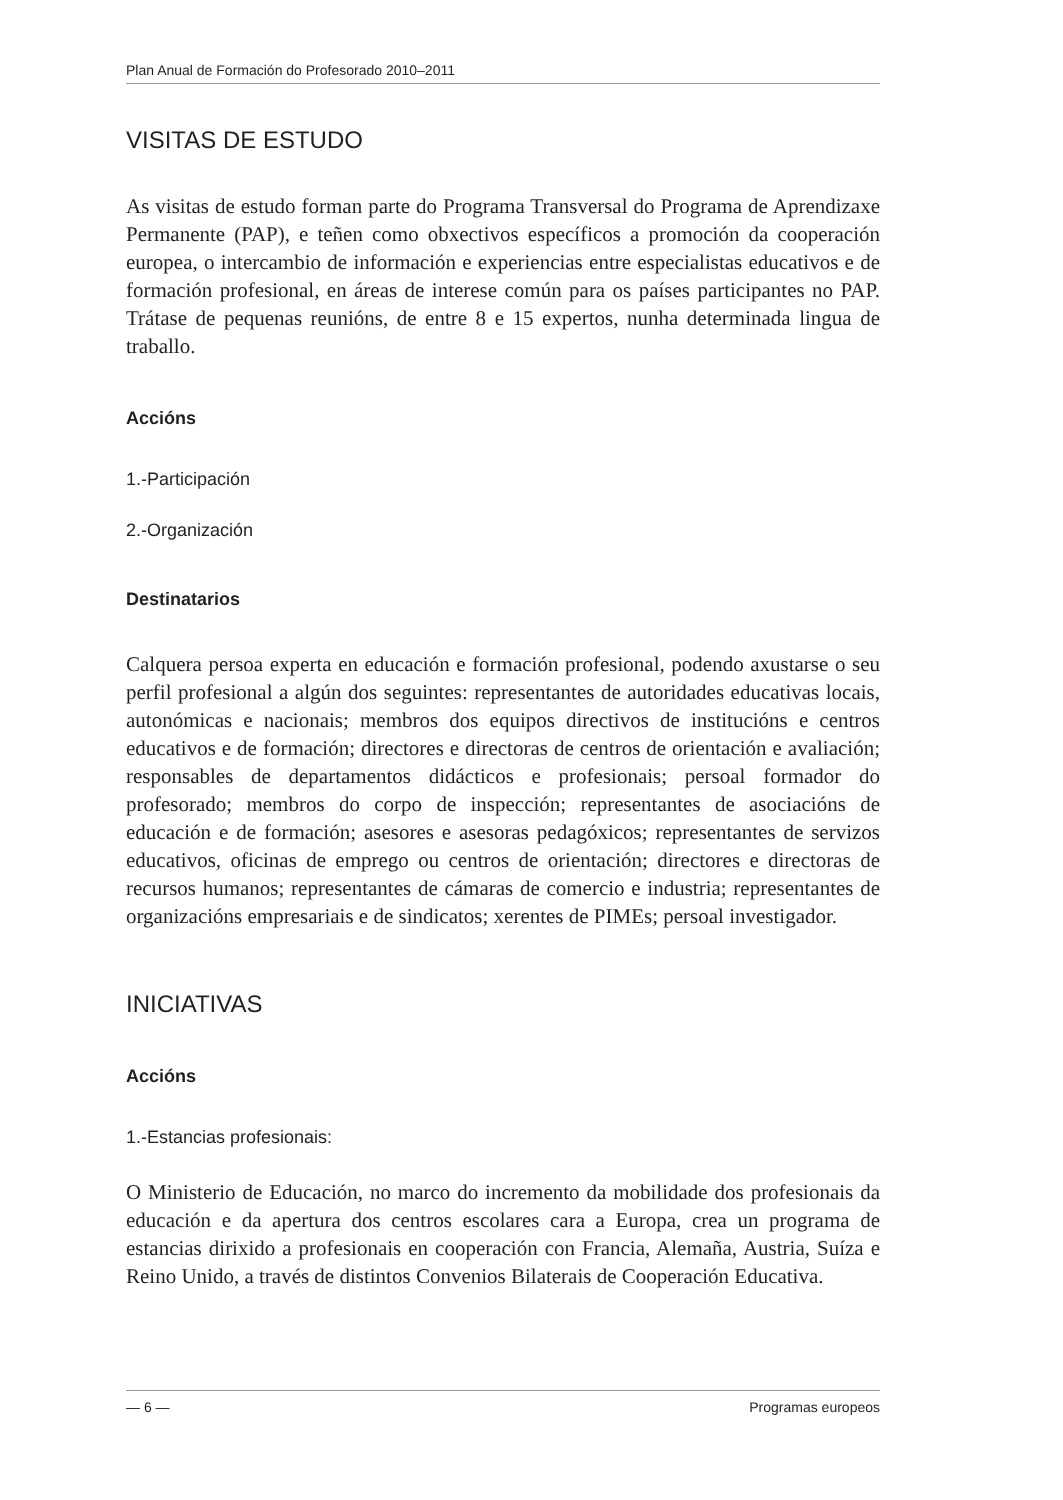Plan Anual de Formación do Profesorado 2010–2011
VISITAS DE ESTUDO
As visitas de estudo forman parte do Programa Transversal do Programa de Aprendizaxe Permanente (PAP), e teñen como obxectivos específicos a promoción da cooperación europea, o intercambio de información e experiencias entre especialistas educativos e de formación profesional, en áreas de interese común para os países participantes no PAP. Trátase de pequenas reunións, de entre 8 e 15 expertos, nunha determinada lingua de traballo.
Accións
1.-Participación
2.-Organización
Destinatarios
Calquera persoa experta en educación e formación profesional, podendo axustarse o seu perfil profesional a algún dos seguintes: representantes de autoridades educativas locais, autonómicas e nacionais; membros dos equipos directivos de institucións e centros educativos e de formación; directores e directoras de centros de orientación e avaliación; responsables de departamentos didácticos e profesionais; persoal formador do profesorado; membros do corpo de inspección; representantes de asociacións de educación e de formación; asesores e asesoras pedagóxicos; representantes de servizos educativos, oficinas de emprego ou centros de orientación; directores e directoras de recursos humanos; representantes de cámaras de comercio e industria; representantes de organizacións empresariais e de sindicatos; xerentes de PIMEs; persoal investigador.
INICIATIVAS
Accións
1.-Estancias profesionais:
O Ministerio de Educación, no marco do incremento da mobilidade dos profesionais da educación e da apertura dos centros escolares cara a Europa, crea un programa de estancias dirixido a profesionais en cooperación con Francia, Alemaña, Austria, Suíza e Reino Unido, a través de distintos Convenios Bilaterais de Cooperación Educativa.
— 6 — Programas europeos